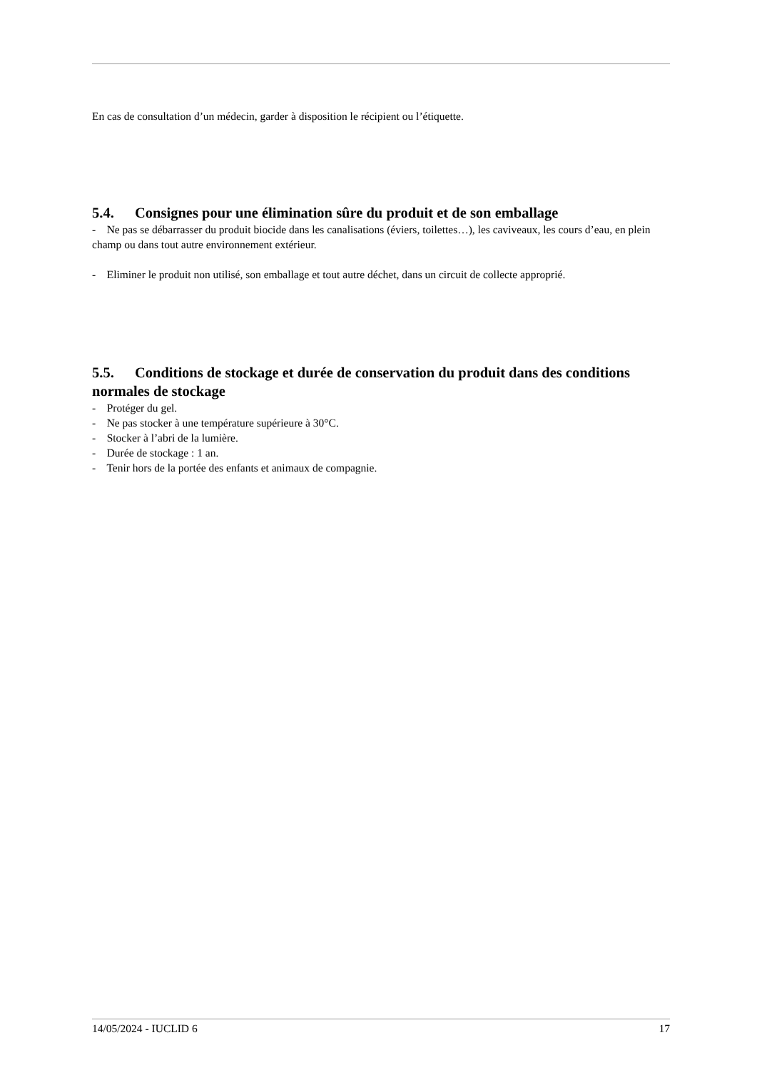En cas de consultation d’un médecin, garder à disposition le récipient ou l’étiquette.
5.4. Consignes pour une élimination sûre du produit et de son emballage
- Ne pas se débarrasser du produit biocide dans les canalisations (éviers, toilettes…), les caviveaux, les cours d’eau, en plein champ ou dans tout autre environnement extérieur.
- Eliminer le produit non utilisé, son emballage et tout autre déchet, dans un circuit de collecte approprié.
5.5. Conditions de stockage et durée de conservation du produit dans des conditions normales de stockage
- Protéger du gel.
- Ne pas stocker à une température supérieure à 30°C.
- Stocker à l’abri de la lumière.
- Durée de stockage : 1 an.
- Tenir hors de la portée des enfants et animaux de compagnie.
14/05/2024 - IUCLID 6 17